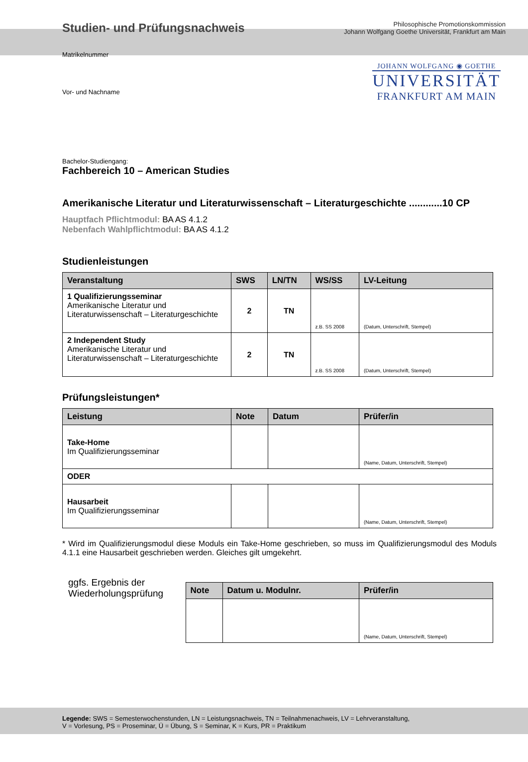Studien- und Prüfungsnachweis
Philosophische Promotionskommission
Johann Wolfgang Goethe Universität, Frankfurt am Main
Matrikelnummer
Vor- und Nachname
JOHANN WOLFGANG ◉ GOETHE
UNIVERSITÄT
FRANKFURT AM MAIN
Bachelor-Studiengang:
Fachbereich 10 – American Studies
Amerikanische Literatur und Literaturwissenschaft – Literaturgeschichte ............10 CP
Hauptfach Pflichtmodul: BA AS 4.1.2
Nebenfach Wahlpflichtmodul: BA AS 4.1.2
Studienleistungen
| Veranstaltung | SWS | LN/TN | WS/SS | LV-Leitung |
| --- | --- | --- | --- | --- |
| 1 Qualifizierungsseminar Amerikanische Literatur und Literaturwissenschaft – Literaturgeschichte | 2 | TN | z.B. SS 2008 | (Datum, Unterschrift, Stempel) |
| 2 Independent Study Amerikanische Literatur und Literaturwissenschaft – Literaturgeschichte | 2 | TN | z.B. SS 2008 | (Datum, Unterschrift, Stempel) |
Prüfungsleistungen*
| Leistung | Note | Datum | Prüfer/in |
| --- | --- | --- | --- |
| Take-Home Im Qualifizierungsseminar | | | (Name, Datum, Unterschrift, Stempel) |
| ODER | | | |
| Hausarbeit Im Qualifizierungsseminar | | | (Name, Datum, Unterschrift, Stempel) |
* Wird im Qualifizierungsmodul diese Moduls ein Take-Home geschrieben, so muss im Qualifizierungsmodul des Moduls 4.1.1 eine Hausarbeit geschrieben werden. Gleiches gilt umgekehrt.
ggfs. Ergebnis der Wiederholungsprüfung
| Note | Datum u. Modulnr. | Prüfer/in |
| --- | --- | --- |
| | | (Name, Datum, Unterschrift, Stempel) |
Legende: SWS = Semesterwochenstunden, LN = Leistungsnachweis, TN = Teilnahmenachweis, LV = Lehrveranstaltung,
V = Vorlesung, PS = Proseminar, Ü = Übung, S = Seminar, K = Kurs, PR = Praktikum